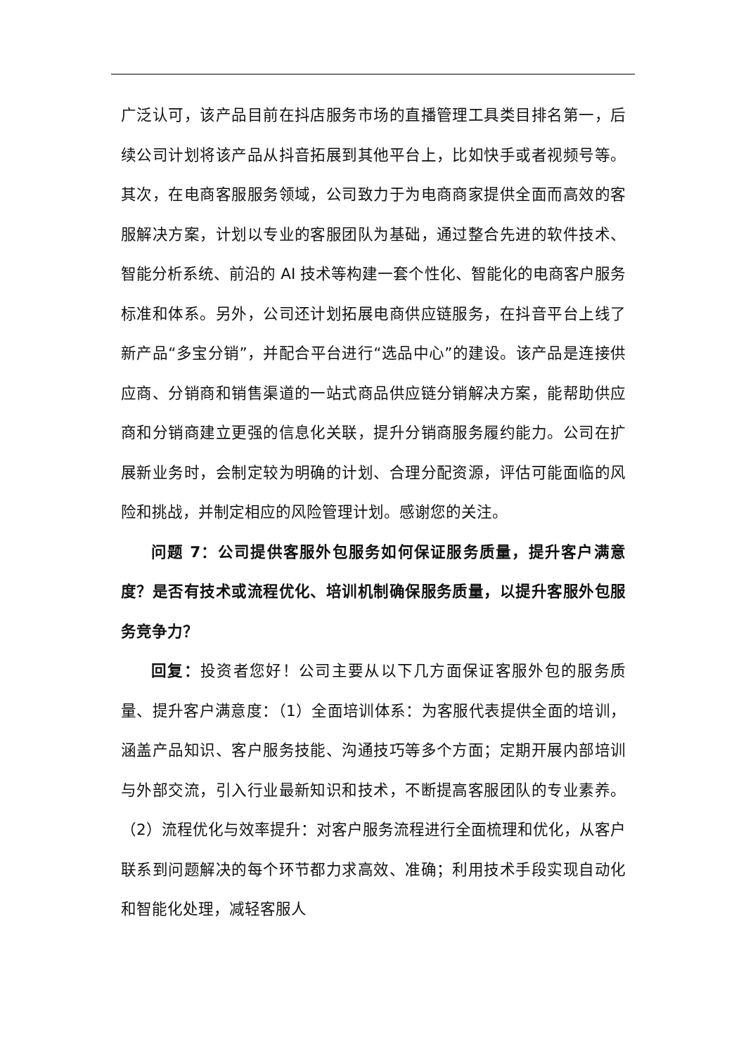广泛认可，该产品目前在抖店服务市场的直播管理工具类目排名第一，后续公司计划将该产品从抖音拓展到其他平台上，比如快手或者视频号等。其次，在电商客服服务领域，公司致力于为电商商家提供全面而高效的客服解决方案，计划以专业的客服团队为基础，通过整合先进的软件技术、智能分析系统、前沿的 AI 技术等构建一套个性化、智能化的电商客户服务标准和体系。另外，公司还计划拓展电商供应链服务，在抖音平台上线了新产品“多宝分销”，并配合平台进行“选品中心”的建设。该产品是连接供应商、分销商和销售渠道的一站式商品供应链分销解决方案，能帮助供应商和分销商建立更强的信息化关联，提升分销商服务履约能力。公司在扩展新业务时，会制定较为明确的计划、合理分配资源，评估可能面临的风险和挑战，并制定相应的风险管理计划。感谢您的关注。
问题 7：公司提供客服外包服务如何保证服务质量，提升客户满意度？是否有技术或流程优化、培训机制确保服务质量，以提升客服外包服务竞争力？
回复：投资者您好！公司主要从以下几方面保证客服外包的服务质量、提升客户满意度：（1）全面培训体系：为客服代表提供全面的培训，涵盖产品知识、客户服务技能、沟通技巧等多个方面；定期开展内部培训与外部交流，引入行业最新知识和技术，不断提高客服团队的专业素养。（2）流程优化与效率提升：对客户服务流程进行全面梳理和优化，从客户联系到问题解决的每个环节都力求高效、准确；利用技术手段实现自动化和智能化处理，减轻客服人